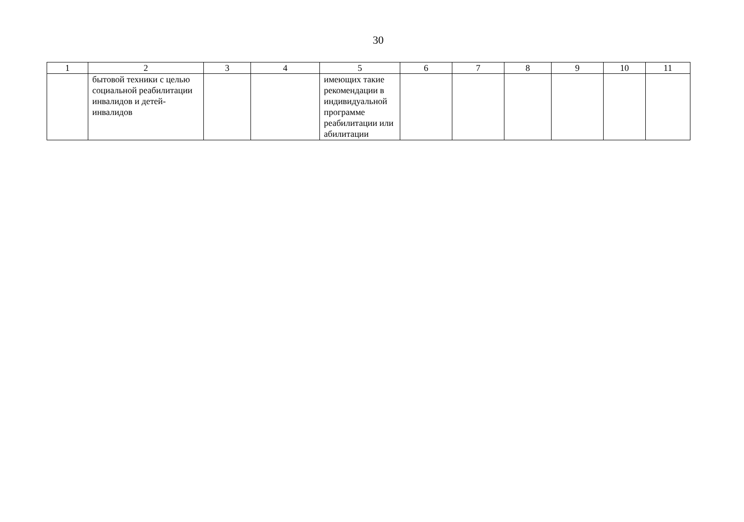30
| 1 | 2 | 3 | 4 | 5 | 6 | 7 | 8 | 9 | 10 | 11 |
| | бытовой техники с целью социальной реабилитации инвалидов и детей-инвалидов | | | имеющих такие рекомендации в индивидуальной программе реабилитации или абилитации | | | | | | |